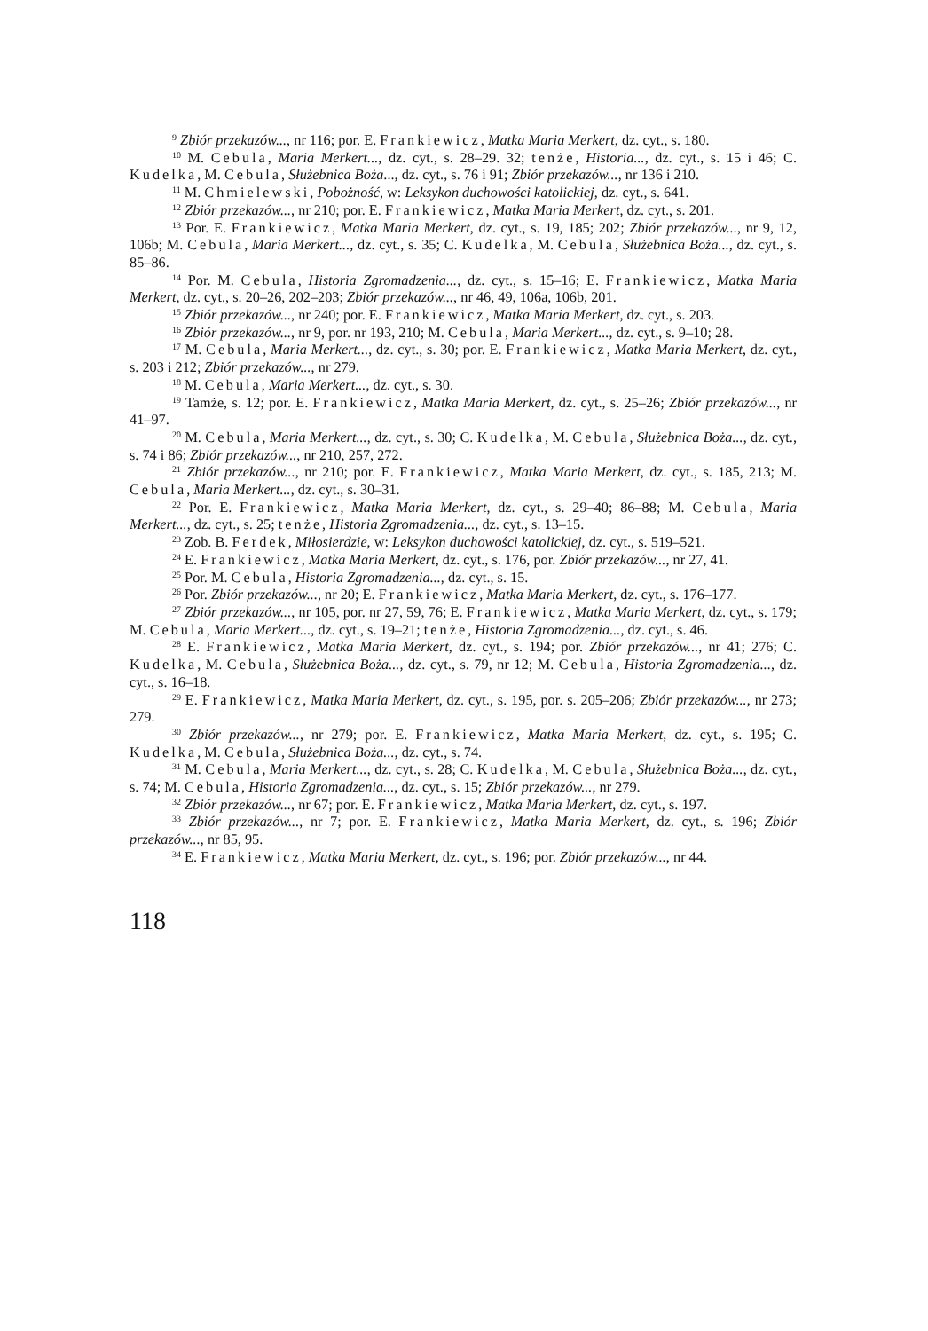<sup>9</sup> Zbiór przekazów..., nr 116; por. E. Frankiewicz, Matka Maria Merkert, dz. cyt., s. 180.
<sup>10</sup> M. Cebula, Maria Merkert..., dz. cyt., s. 28–29. 32; tenże, Historia..., dz. cyt., s. 15 i 46; C. Kudelka, M. Cebula, Służebnica Boża..., dz. cyt., s. 76 i 91; Zbiór przekazów..., nr 136 i 210.
<sup>11</sup> M. Chmielewski, Pobożność, w: Leksykon duchowości katolickiej, dz. cyt., s. 641.
<sup>12</sup> Zbiór przekazów..., nr 210; por. E. Frankiewicz, Matka Maria Merkert, dz. cyt., s. 201.
<sup>13</sup> Por. E. Frankiewicz, Matka Maria Merkert, dz. cyt., s. 19, 185; 202; Zbiór przekazów..., nr 9, 12, 106b; M. Cebula, Maria Merkert..., dz. cyt., s. 35; C. Kudelka, M. Cebula, Służebnica Boża..., dz. cyt., s. 85–86.
<sup>14</sup> Por. M. Cebula, Historia Zgromadzenia..., dz. cyt., s. 15–16; E. Frankiewicz, Matka Maria Merkert, dz. cyt., s. 20–26, 202–203; Zbiór przekazów..., nr 46, 49, 106a, 106b, 201.
<sup>15</sup> Zbiór przekazów..., nr 240; por. E. Frankiewicz, Matka Maria Merkert, dz. cyt., s. 203.
<sup>16</sup> Zbiór przekazów..., nr 9, por. nr 193, 210; M. Cebula, Maria Merkert..., dz. cyt., s. 9–10; 28.
<sup>17</sup> M. Cebula, Maria Merkert..., dz. cyt., s. 30; por. E. Frankiewicz, Matka Maria Merkert, dz. cyt., s. 203 i 212; Zbiór przekazów..., nr 279.
<sup>18</sup> M. Cebula, Maria Merkert..., dz. cyt., s. 30.
<sup>19</sup> Tamże, s. 12; por. E. Frankiewicz, Matka Maria Merkert, dz. cyt., s. 25–26; Zbiór przekazów..., nr 41–97.
<sup>20</sup> M. Cebula, Maria Merkert..., dz. cyt., s. 30; C. Kudelka, M. Cebula, Służebnica Boża..., dz. cyt., s. 74 i 86; Zbiór przekazów..., nr 210, 257, 272.
<sup>21</sup> Zbiór przekazów..., nr 210; por. E. Frankiewicz, Matka Maria Merkert, dz. cyt., s. 185, 213; M. Cebula, Maria Merkert..., dz. cyt., s. 30–31.
<sup>22</sup> Por. E. Frankiewicz, Matka Maria Merkert, dz. cyt., s. 29–40; 86–88; M. Cebula, Maria Merkert..., dz. cyt., s. 25; tenże, Historia Zgromadzenia..., dz. cyt., s. 13–15.
<sup>23</sup> Zob. B. Ferdek, Miłosierdzie, w: Leksykon duchowości katolickiej, dz. cyt., s. 519–521.
<sup>24</sup> E. Frankiewicz, Matka Maria Merkert, dz. cyt., s. 176, por. Zbiór przekazów..., nr 27, 41.
<sup>25</sup> Por. M. Cebula, Historia Zgromadzenia..., dz. cyt., s. 15.
<sup>26</sup> Por. Zbiór przekazów..., nr 20; E. Frankiewicz, Matka Maria Merkert, dz. cyt., s. 176–177.
<sup>27</sup> Zbiór przekazów..., nr 105, por. nr 27, 59, 76; E. Frankiewicz, Matka Maria Merkert, dz. cyt., s. 179; M. Cebula, Maria Merkert..., dz. cyt., s. 19–21; tenże, Historia Zgromadzenia..., dz. cyt., s. 46.
<sup>28</sup> E. Frankiewicz, Matka Maria Merkert, dz. cyt., s. 194; por. Zbiór przekazów..., nr 41; 276; C. Kudelka, M. Cebula, Służebnica Boża..., dz. cyt., s. 79, nr 12; M. Cebula, Historia Zgromadzenia..., dz. cyt., s. 16–18.
<sup>29</sup> E. Frankiewicz, Matka Maria Merkert, dz. cyt., s. 195, por. s. 205–206; Zbiór przekazów..., nr 273; 279.
<sup>30</sup> Zbiór przekazów..., nr 279; por. E. Frankiewicz, Matka Maria Merkert, dz. cyt., s. 195; C. Kudelka, M. Cebula, Służebnica Boża..., dz. cyt., s. 74.
<sup>31</sup> M. Cebula, Maria Merkert..., dz. cyt., s. 28; C. Kudelka, M. Cebula, Służebnica Boża..., dz. cyt., s. 74; M. Cebula, Historia Zgromadzenia..., dz. cyt., s. 15; Zbiór przekazów..., nr 279.
<sup>32</sup> Zbiór przekazów..., nr 67; por. E. Frankiewicz, Matka Maria Merkert, dz. cyt., s. 197.
<sup>33</sup> Zbiór przekazów..., nr 7; por. E. Frankiewicz, Matka Maria Merkert, dz. cyt., s. 196; Zbiór przekazów..., nr 85, 95.
<sup>34</sup> E. Frankiewicz, Matka Maria Merkert, dz. cyt., s. 196; por. Zbiór przekazów..., nr 44.
118